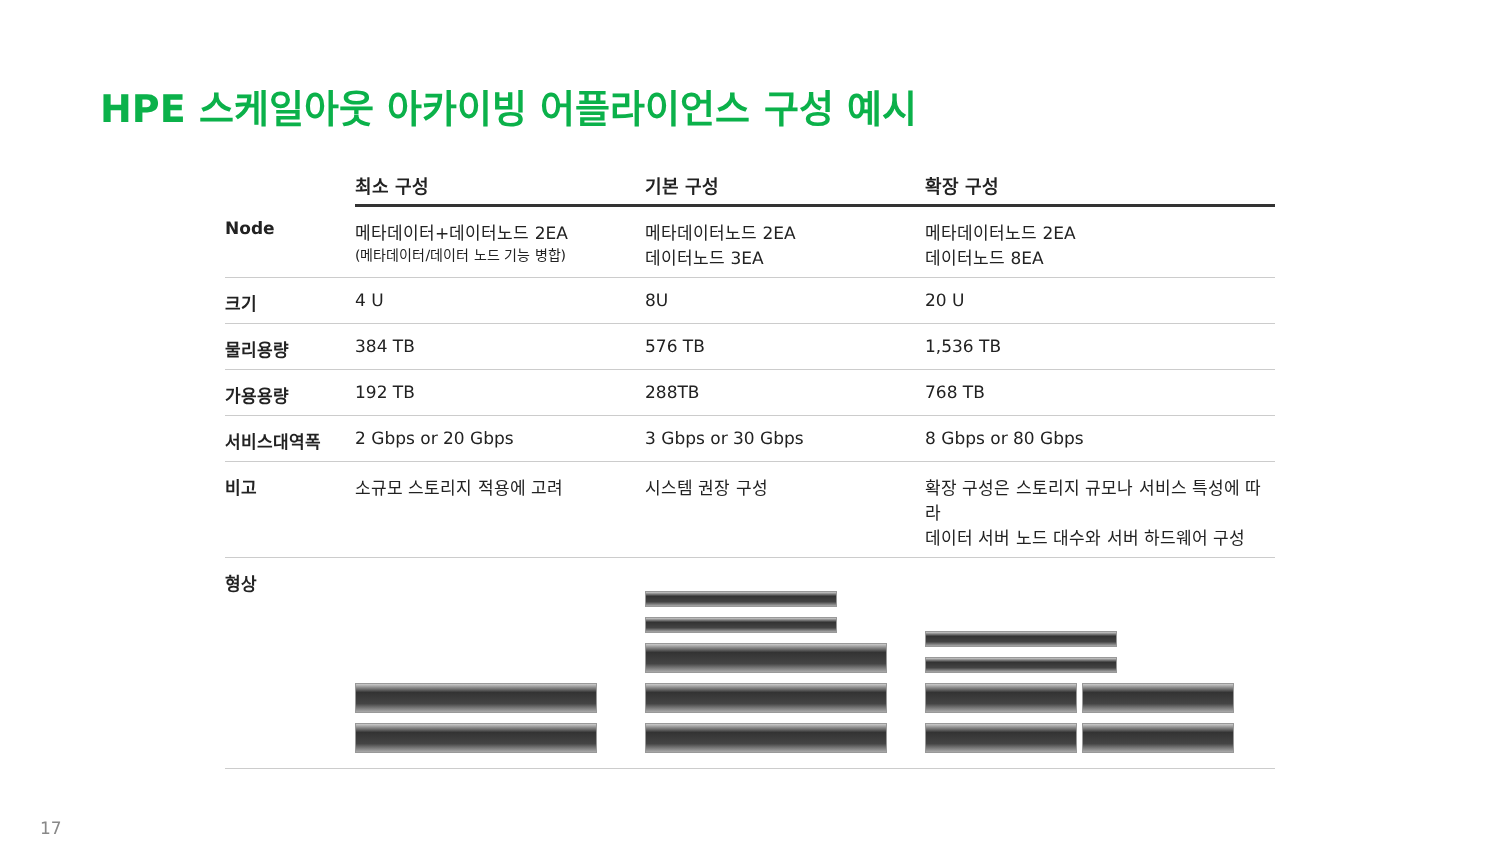HPE 스케일아웃 아카이빙 어플라이언스 구성 예시
| | 최소 구성 | 기본 구성 | 확장 구성 |
| --- | --- | --- | --- |
| Node | 메타데이터+데이터노드 2EA (메타데이터/데이터 노드 기능 병합) | 메타데이터노드 2EA 데이터노드 3EA | 메타데이터노드 2EA 데이터노드 8EA |
| 크기 | 4 U | 8U | 20 U |
| 물리용량 | 384 TB | 576 TB | 1,536 TB |
| 가용용량 | 192 TB | 288TB | 768 TB |
| 서비스대역폭 | 2 Gbps or 20 Gbps | 3 Gbps or 30 Gbps | 8 Gbps or 80 Gbps |
| 비고 | 소규모 스토리지 적용에 고려 | 시스템 권장 구성 | 확장 구성은 스토리지 규모나 서비스 특성에 따라 데이터 서버 노드 대수와 서버 하드웨어 구성 |
| 형상 | | | |
17